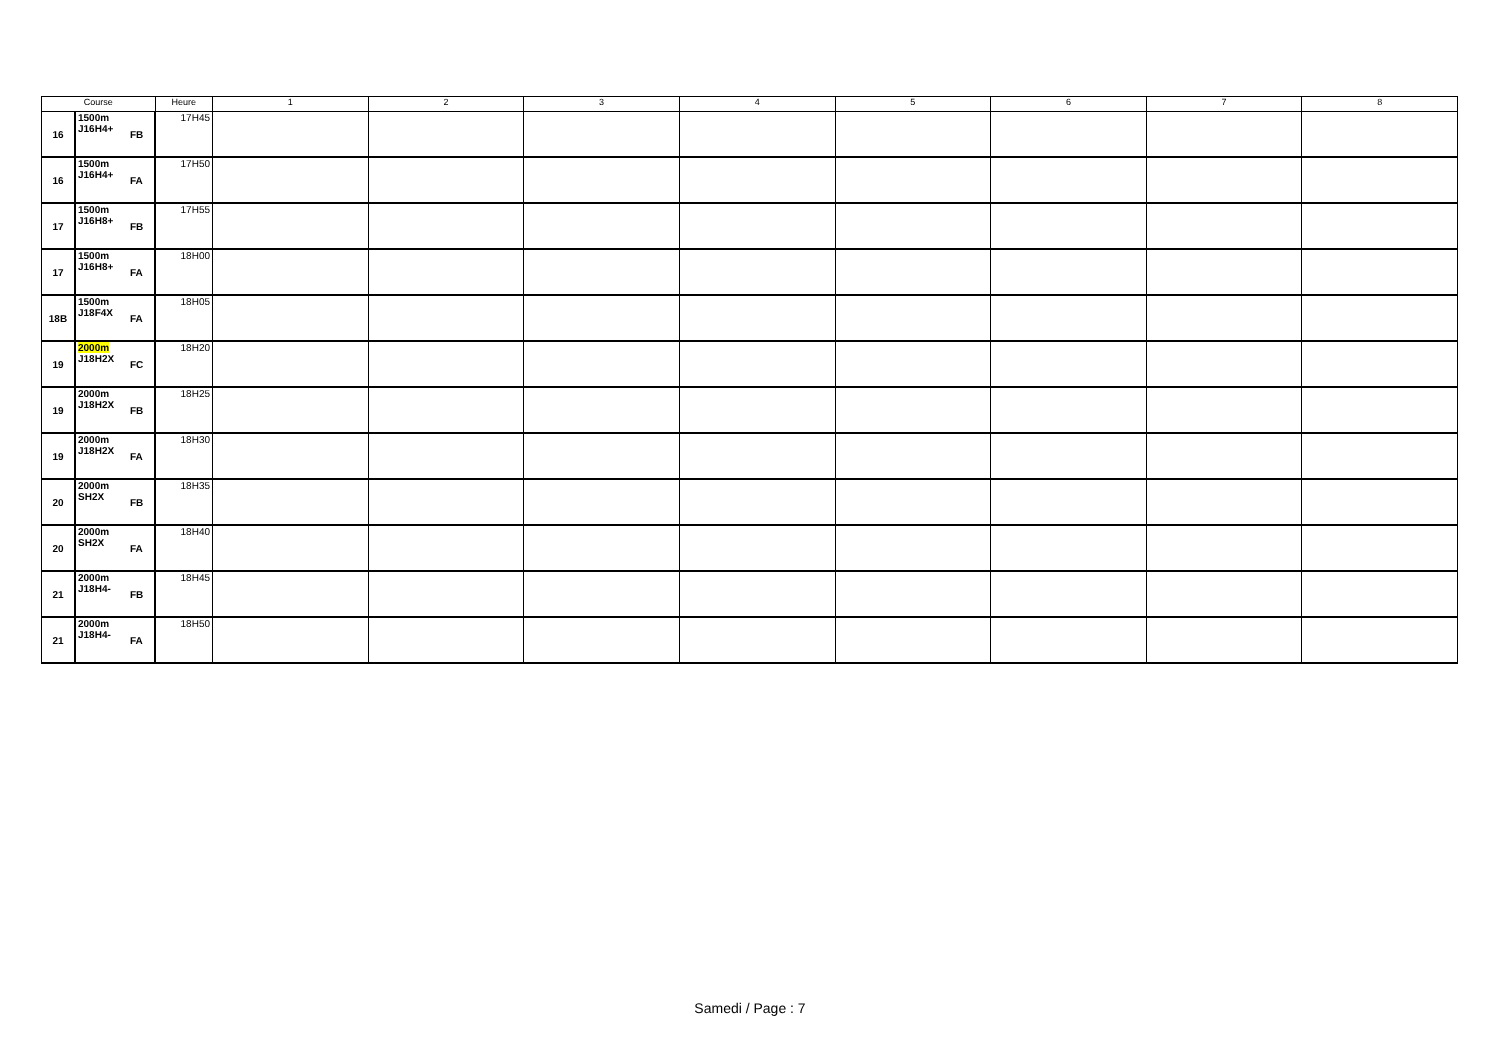| Course | | | Heure | 1 | 2 | 3 | 4 | 5 | 6 | 7 | 8 |
| --- | --- | --- | --- | --- | --- | --- | --- | --- | --- | --- | --- |
| 16 | 1500m J16H4+ | FB | 17H45 | | | | | | | | |
| 16 | 1500m J16H4+ | FA | 17H50 | | | | | | | | |
| 17 | 1500m J16H8+ | FB | 17H55 | | | | | | | | |
| 17 | 1500m J16H8+ | FA | 18H00 | | | | | | | | |
| 18B | 1500m J18F4X | FA | 18H05 | | | | | | | | |
| 19 | 2000m J18H2X | FC | 18H20 | | | | | | | | |
| 19 | 2000m J18H2X | FB | 18H25 | | | | | | | | |
| 19 | 2000m J18H2X | FA | 18H30 | | | | | | | | |
| 20 | 2000m SH2X | FB | 18H35 | | | | | | | | |
| 20 | 2000m SH2X | FA | 18H40 | | | | | | | | |
| 21 | 2000m J18H4- | FB | 18H45 | | | | | | | | |
| 21 | 2000m J18H4- | FA | 18H50 | | | | | | | | |
Samedi / Page : 7